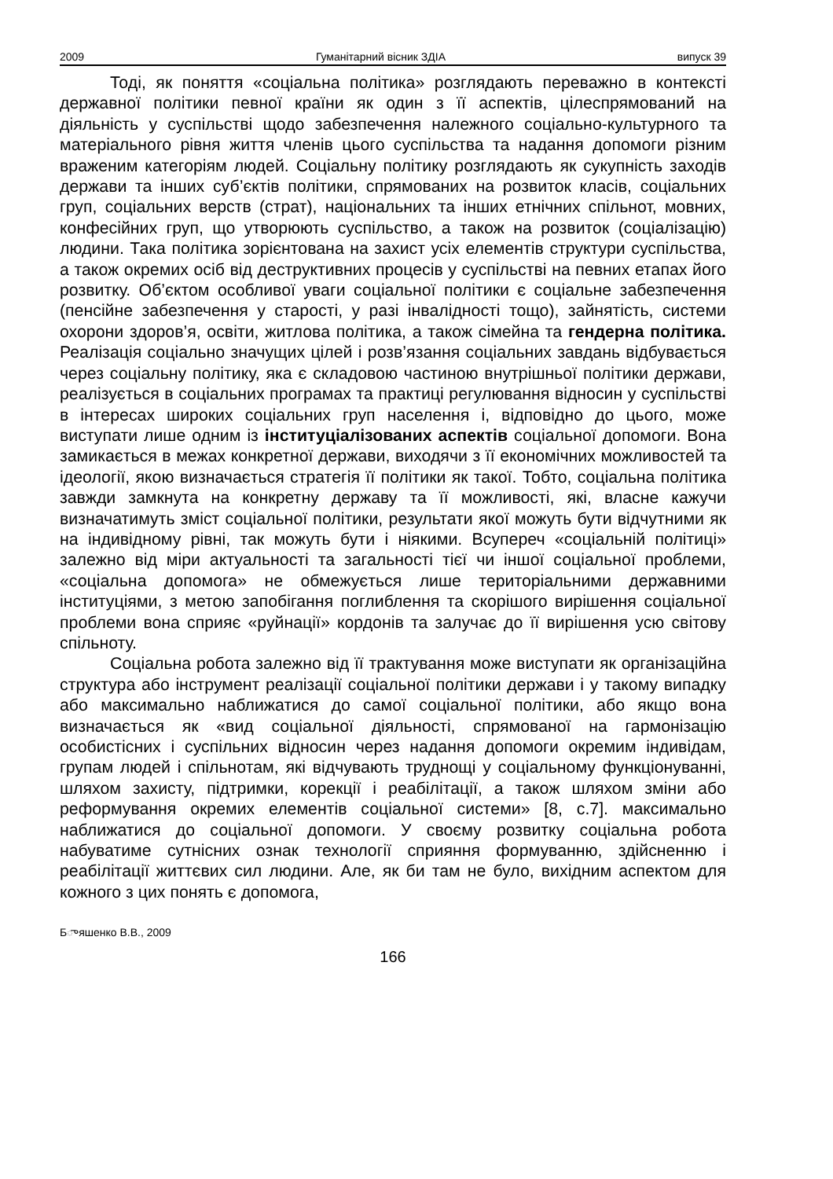2009 Гуманітарний вісник ЗДІА випуск 39
Тоді, як поняття «соціальна політика» розглядають переважно в контексті державної політики певної країни як один з її аспектів, цілеспрямований на діяльність у суспільстві щодо забезпечення належного соціально-культурного та матеріального рівня життя членів цього суспільства та надання допомоги різним враженим категоріям людей. Соціальну політику розглядають як сукупність заходів держави та інших суб’єктів політики, спрямованих на розвиток класів, соціальних груп, соціальних верств (страт), національних та інших етнічних спільнот, мовних, конфесійних груп, що утворюють суспільство, а також на розвиток (соціалізацію) людини. Така політика зорієнтована на захист усіх елементів структури суспільства, а також окремих осіб від деструктивних процесів у суспільстві на певних етапах його розвитку. Об’єктом особливої уваги соціальної політики є соціальне забезпечення (пенсійне забезпечення у старості, у разі інвалідності тощо), зайнятість, системи охорони здоров’я, освіти, житлова політика, а також сімейна та гендерна політика. Реалізація соціально значущих цілей і розв’язання соціальних завдань відбувається через соціальну політику, яка є складовою частиною внутрішньої політики держави, реалізується в соціальних програмах та практиці регулювання відносин у суспільстві в інтересах широких соціальних груп населення і, відповідно до цього, може виступати лише одним із інституціалізованих аспектів соціальної допомоги. Вона замикається в межах конкретної держави, виходячи з її економічних можливостей та ідеології, якою визначається стратегія її політики як такої. Тобто, соціальна політика завжди замкнута на конкретну державу та її можливості, які, власне кажучи визначатимуть зміст соціальної політики, результати якої можуть бути відчутними як на індивідному рівні, так можуть бути і ніякими. Всупереч «соціальній політиці» залежно від міри актуальності та загальності тієї чи іншої соціальної проблеми, «соціальна допомога» не обмежується лише територіальними державними інституціями, з метою запобігання поглиблення та скорішого вирішення соціальної проблеми вона сприяє «руйнації» кордонів та залучає до її вирішення усю світову спільноту.
Соціальна робота залежно від її трактування може виступати як організаційна структура або інструмент реалізації соціальної політики держави і у такому випадку або максимально наближатися до самої соціальної політики, або якщо вона визначається як «вид соціальної діяльності, спрямованої на гармонізацію особистісних і суспільних відносин через надання допомоги окремим індивідам, групам людей і спільнотам, які відчувають труднощі у соціальному функціонуванні, шляхом захисту, підтримки, корекції і реабілітації, а також шляхом зміни або реформування окремих елементів соціальної системи» [8, с.7]. максимально наближатися до соціальної допомоги. У своєму розвитку соціальна робота набуватиме сутнісних ознак технології сприяння формуванню, здійсненню і реабілітації життєвих сил людини. Але, як би там не було, вихідним аспектом для кожного з цих понять є допомога,
Бுяшенко В.В., 2009
166